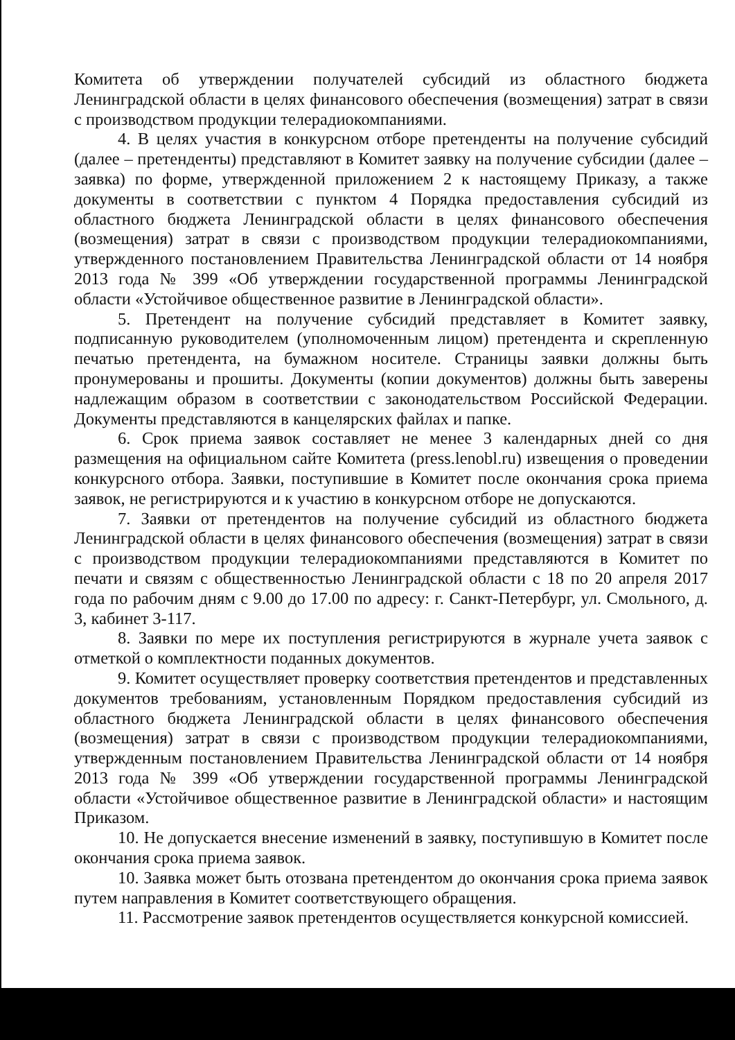Комитета об утверждении получателей субсидий из областного бюджета Ленинградской области в целях финансового обеспечения (возмещения) затрат в связи с производством продукции телерадиокомпаниями.
4. В целях участия в конкурсном отборе претенденты на получение субсидий (далее – претенденты) представляют в Комитет заявку на получение субсидии (далее – заявка) по форме, утвержденной приложением 2 к настоящему Приказу, а также документы в соответствии с пунктом 4 Порядка предоставления субсидий из областного бюджета Ленинградской области в целях финансового обеспечения (возмещения) затрат в связи с производством продукции телерадиокомпаниями, утвержденного постановлением Правительства Ленинградской области от 14 ноября 2013 года № 399 «Об утверждении государственной программы Ленинградской области «Устойчивое общественное развитие в Ленинградской области».
5. Претендент на получение субсидий представляет в Комитет заявку, подписанную руководителем (уполномоченным лицом) претендента и скрепленную печатью претендента, на бумажном носителе. Страницы заявки должны быть пронумерованы и прошиты. Документы (копии документов) должны быть заверены надлежащим образом в соответствии с законодательством Российской Федерации. Документы представляются в канцелярских файлах и папке.
6. Срок приема заявок составляет не менее 3 календарных дней со дня размещения на официальном сайте Комитета (press.lenobl.ru) извещения о проведении конкурсного отбора. Заявки, поступившие в Комитет после окончания срока приема заявок, не регистрируются и к участию в конкурсном отборе не допускаются.
7. Заявки от претендентов на получение субсидий из областного бюджета Ленинградской области в целях финансового обеспечения (возмещения) затрат в связи с производством продукции телерадиокомпаниями представляются в Комитет по печати и связям с общественностью Ленинградской области с 18 по 20 апреля 2017 года по рабочим дням с 9.00 до 17.00 по адресу: г. Санкт-Петербург, ул. Смольного, д. 3, кабинет 3-117.
8. Заявки по мере их поступления регистрируются в журнале учета заявок с отметкой о комплектности поданных документов.
9. Комитет осуществляет проверку соответствия претендентов и представленных документов требованиям, установленным Порядком предоставления субсидий из областного бюджета Ленинградской области в целях финансового обеспечения (возмещения) затрат в связи с производством продукции телерадиокомпаниями, утвержденным постановлением Правительства Ленинградской области от 14 ноября 2013 года № 399 «Об утверждении государственной программы Ленинградской области «Устойчивое общественное развитие в Ленинградской области» и настоящим Приказом.
10. Не допускается внесение изменений в заявку, поступившую в Комитет после окончания срока приема заявок.
10. Заявка может быть отозвана претендентом до окончания срока приема заявок путем направления в Комитет соответствующего обращения.
11. Рассмотрение заявок претендентов осуществляется конкурсной комиссией.